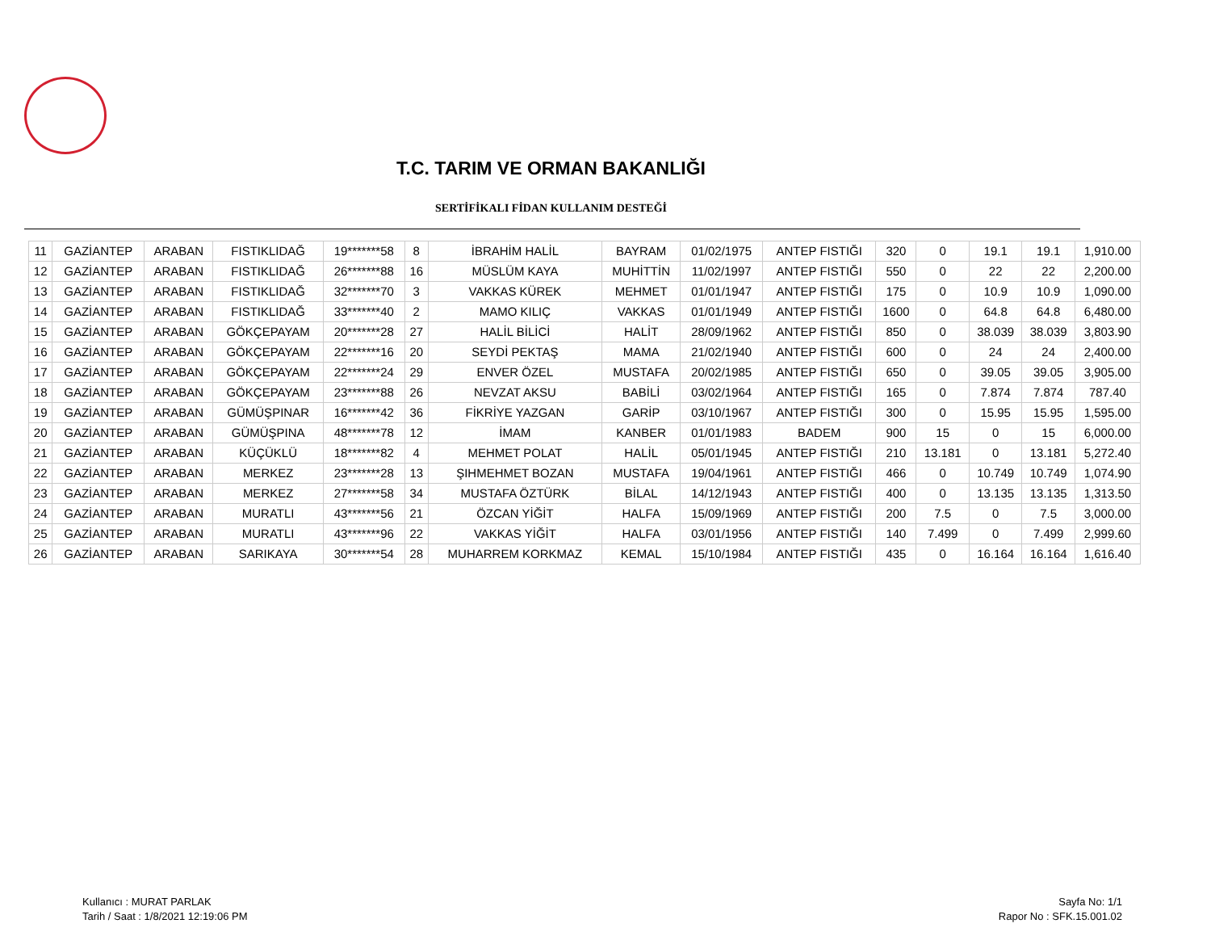T.C. TARIM VE ORMAN BAKANLIĞI
SERTİFİKALI FİDAN KULLANIM DESTEĞİ
| 11 | GAZİANTEP | ARABAN | FISTIKLIDAĞ | 19*******58 | 8 | İBRAHİM HALİL | BAYRAM | 01/02/1975 | ANTEP FISTIĞI | 320 | 0 | 19.1 | 19.1 | 1,910.00 |
| 12 | GAZİANTEP | ARABAN | FISTIKLIDAĞ | 26*******88 | 16 | MÜSLÜM KAYA | MUHİTTİN | 11/02/1997 | ANTEP FISTIĞI | 550 | 0 | 22 | 22 | 2,200.00 |
| 13 | GAZİANTEP | ARABAN | FISTIKLIDAĞ | 32*******70 | 3 | VAKKAS KÜREK | MEHMET | 01/01/1947 | ANTEP FISTIĞI | 175 | 0 | 10.9 | 10.9 | 1,090.00 |
| 14 | GAZİANTEP | ARABAN | FISTIKLIDAĞ | 33*******40 | 2 | MAMO KILIÇ | VAKKAS | 01/01/1949 | ANTEP FISTIĞI | 1600 | 0 | 64.8 | 64.8 | 6,480.00 |
| 15 | GAZİANTEP | ARABAN | GÖKÇEPAYAM | 20*******28 | 27 | HALİL BİLİCİ | HALİT | 28/09/1962 | ANTEP FISTIĞI | 850 | 0 | 38.039 | 38.039 | 3,803.90 |
| 16 | GAZİANTEP | ARABAN | GÖKÇEPAYAM | 22*******16 | 20 | SEYDİ PEKTAŞ | MAMA | 21/02/1940 | ANTEP FISTIĞI | 600 | 0 | 24 | 24 | 2,400.00 |
| 17 | GAZİANTEP | ARABAN | GÖKÇEPAYAM | 22*******24 | 29 | ENVER ÖZEL | MUSTAFA | 20/02/1985 | ANTEP FISTIĞI | 650 | 0 | 39.05 | 39.05 | 3,905.00 |
| 18 | GAZİANTEP | ARABAN | GÖKÇEPAYAM | 23*******88 | 26 | NEVZAT AKSU | BABİLİ | 03/02/1964 | ANTEP FISTIĞI | 165 | 0 | 7.874 | 7.874 | 787.40 |
| 19 | GAZİANTEP | ARABAN | GÜMÜŞPINAR | 16*******42 | 36 | FİKRİYE YAZGAN | GARİP | 03/10/1967 | ANTEP FISTIĞI | 300 | 0 | 15.95 | 15.95 | 1,595.00 |
| 20 | GAZİANTEP | ARABAN | GÜMÜŞPINA | 48*******78 | 12 | İMAM | KANBER | 01/01/1983 | BADEM | 900 | 15 | 0 | 15 | 6,000.00 |
| 21 | GAZİANTEP | ARABAN | KÜÇÜKLÜ | 18*******82 | 4 | MEHMET POLAT | HALİL | 05/01/1945 | ANTEP FISTIĞI | 210 | 13.181 | 0 | 13.181 | 5,272.40 |
| 22 | GAZİANTEP | ARABAN | MERKEZ | 23*******28 | 13 | ŞIHMEHMET BOZAN | MUSTAFA | 19/04/1961 | ANTEP FISTIĞI | 466 | 0 | 10.749 | 10.749 | 1,074.90 |
| 23 | GAZİANTEP | ARABAN | MERKEZ | 27*******58 | 34 | MUSTAFA ÖZTÜRK | BİLAL | 14/12/1943 | ANTEP FISTIĞI | 400 | 0 | 13.135 | 13.135 | 1,313.50 |
| 24 | GAZİANTEP | ARABAN | MURATLI | 43*******56 | 21 | ÖZCAN YİĞİT | HALFA | 15/09/1969 | ANTEP FISTIĞI | 200 | 7.5 | 0 | 7.5 | 3,000.00 |
| 25 | GAZİANTEP | ARABAN | MURATLI | 43*******96 | 22 | VAKKAS YİĞİT | HALFA | 03/01/1956 | ANTEP FISTIĞI | 140 | 7.499 | 0 | 7.499 | 2,999.60 |
| 26 | GAZİANTEP | ARABAN | SARIKAYA | 30*******54 | 28 | MUHARREM KORKMAZ | KEMAL | 15/10/1984 | ANTEP FISTIĞI | 435 | 0 | 16.164 | 16.164 | 1,616.40 |
Kullanıcı : MURAT PARLAK
Tarih / Saat : 1/8/2021 12:19:06 PM
Sayfa No: 1/1
Rapor No : SFK.15.001.02